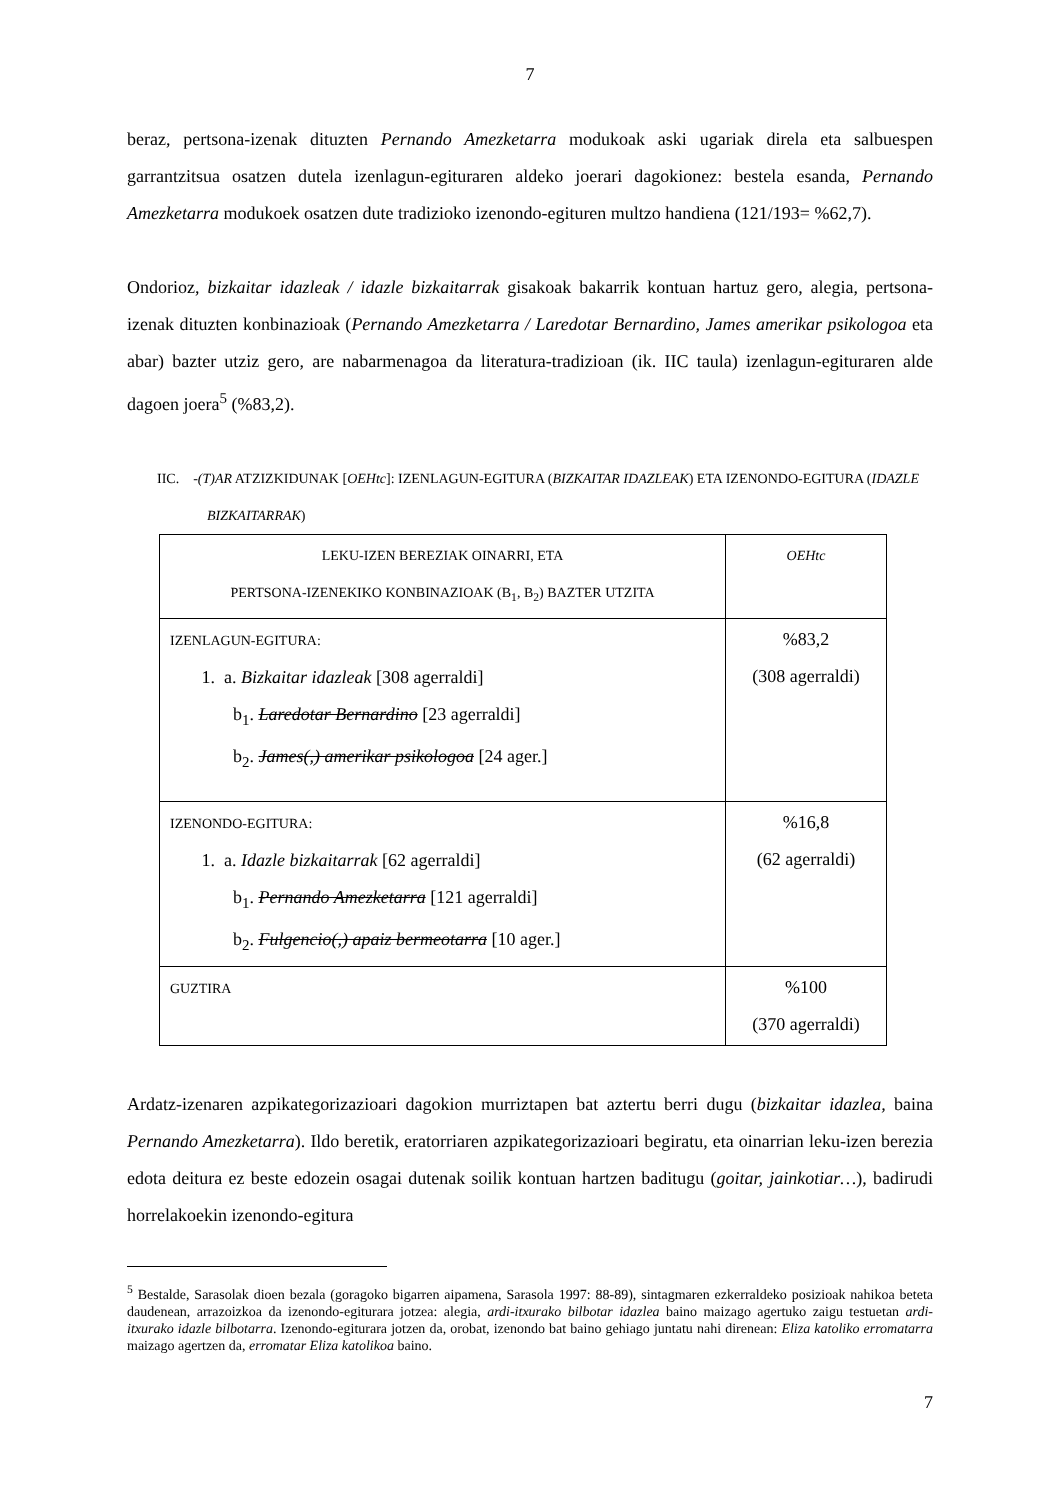7
beraz, pertsona-izenak dituzten Pernando Amezketarra modukoak aski ugariak direla eta salbuespen garrantzitsua osatzen dutela izenlagun-egituraren aldeko joerari dagokionez: bestela esanda, Pernando Amezketarra modukoek osatzen dute tradizioko izenondo-egituren multzo handiena (121/193= %62,7).
Ondorioz, bizkaitar idazleak / idazle bizkaitarrak gisakoak bakarrik kontuan hartuz gero, alegia, pertsona-izenak dituzten konbinazioak (Pernando Amezketarra / Laredotar Bernardino, James amerikar psikologoa eta abar) bazter utziz gero, are nabarmenagoa da literatura-tradizioan (ik. IIC taula) izenlagun-egituraren alde dagoen joera<sup>5</sup> (%83,2).
IIC. -(T)AR ATZIZKIDUNAK [OEHtc]: IZENLAGUN-EGITURA (BIZKAITAR IDAZLEAK) ETA IZENONDO-EGITURA (IDAZLE BIZKAITARRAK)
| LEKU-IZEN BEREZIAK OINARRI, ETA PERTSONA-IZENEKIKO KONBINAZIOAK (B<sub>1</sub>, B<sub>2</sub>) BAZTER UTZITA | OEHtc |
| IZENLAGUN-EGITURA: 1. a. Bizkaitar idazleak [308 agerraldi] b<sub>1</sub>. Laredotar Bernardino [23 agerraldi] b<sub>2</sub>. James(,) amerikar psikologoa [24 ager.] | %83,2 (308 agerraldi) |
| IZENONDO-EGITURA: 1. a. Idazle bizkaitarrak [62 agerraldi] b<sub>1</sub>. Pernando Amezketarra [121 agerraldi] b<sub>2</sub>. Fulgencio(,) apaiz bermeotarra [10 ager.] | %16,8 (62 agerraldi) |
| GUZTIRA | %100 (370 agerraldi) |
Ardatz-izenaren azpikategorizazioari dagokion murriztapen bat aztertu berri dugu (bizkaitar idazlea, baina Pernando Amezketarra). Ildo beretik, eratorriaren azpikategorizazioari begiratu, eta oinarrian leku-izen berezia edota deitura ez beste edozein osagai dutenak soilik kontuan hartzen baditugu (goitar, jainkotiar…), badirudi horrelakoekin izenondo-egitura
<sup>5</sup> Bestalde, Sarasolak dioen bezala (goragoko bigarren aipamena, Sarasola 1997: 88-89), sintagmaren ezkerraldeko posizioak nahikoa beteta daudenean, arrazoizkoa da izenondo-egiturara jotzea: alegia, ardi-itxurako bilbotar idazlea baino maizago agertuko zaigu testuetan ardi-itxurako idazle bilbotarra. Izenondo-egiturara jotzen da, orobat, izenondo bat baino gehiago juntatu nahi direnean: Eliza katoliko erromatarra maizago agertzen da, erromatar Eliza katolikoa baino.
7